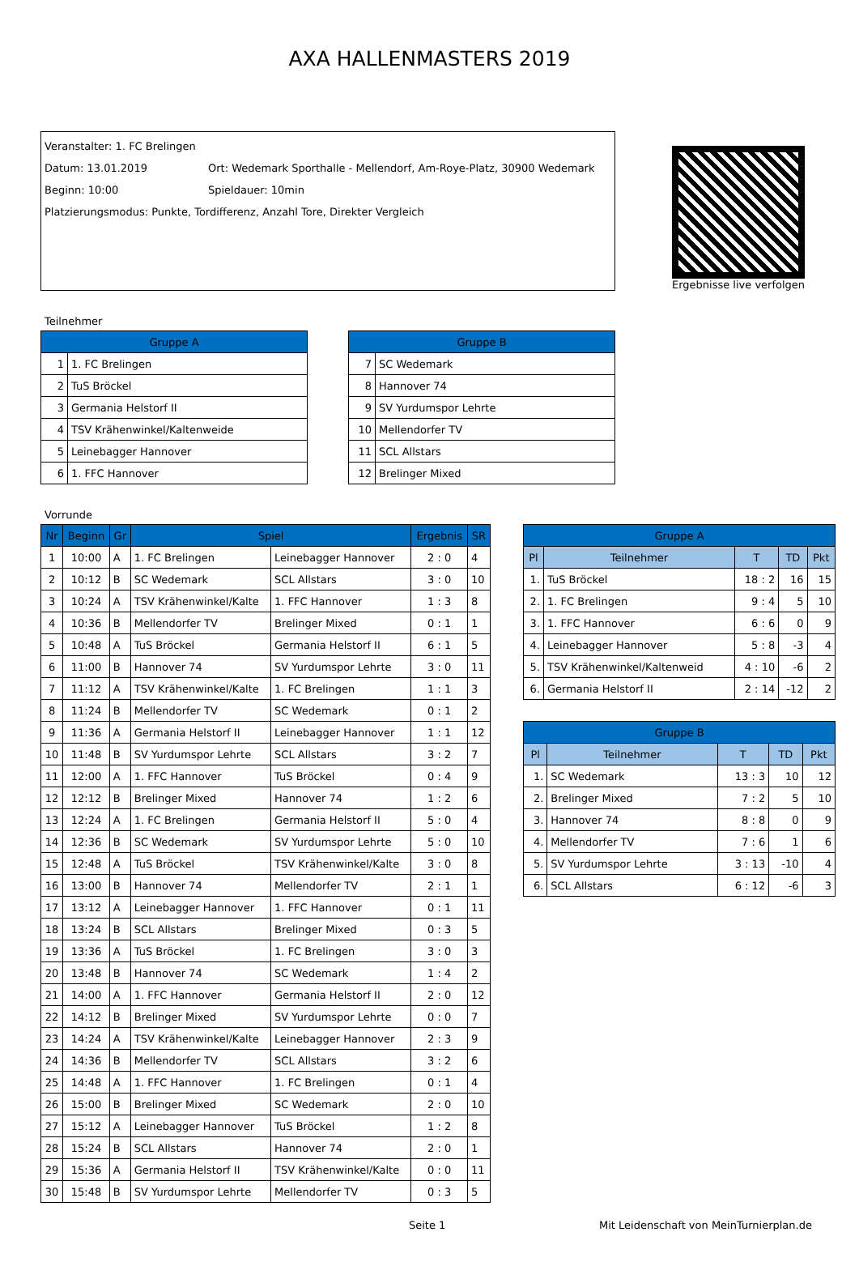AXA HALLENMASTERS 2019
Veranstalter: 1. FC Brelingen
Datum: 13.01.2019 Ort: Wedemark Sporthalle - Mellendorf, Am-Roye-Platz, 30900 Wedemark
Beginn: 10:00 Spieldauer: 10min
Platzierungsmodus: Punkte, Tordifferenz, Anzahl Tore, Direkter Vergleich
Ergebnisse live verfolgen
Teilnehmer
| Gruppe A | |
| --- | --- |
| 1 | 1. FC Brelingen |
| 2 | TuS Bröckel |
| 3 | Germania Helstorf II |
| 4 | TSV Krähenwinkel/Kaltenweide |
| 5 | Leinebagger Hannover |
| 6 | 1. FFC Hannover |
| Gruppe B | |
| --- | --- |
| 7 | SC Wedemark |
| 8 | Hannover 74 |
| 9 | SV Yurdumspor Lehrte |
| 10 | Mellendorfer TV |
| 11 | SCL Allstars |
| 12 | Brelinger Mixed |
Vorrunde
| Nr | Beginn | Gr | Spiel | | Ergebnis | SR |
| --- | --- | --- | --- | --- | --- | --- |
| 1 | 10:00 | A | 1. FC Brelingen | Leinebagger Hannover | 2 : 0 | 4 |
| 2 | 10:12 | B | SC Wedemark | SCL Allstars | 3 : 0 | 10 |
| 3 | 10:24 | A | TSV Krähenwinkel/Kalte | 1. FFC Hannover | 1 : 3 | 8 |
| 4 | 10:36 | B | Mellendorfer TV | Brelinger Mixed | 0 : 1 | 1 |
| 5 | 10:48 | A | TuS Bröckel | Germania Helstorf II | 6 : 1 | 5 |
| 6 | 11:00 | B | Hannover 74 | SV Yurdumspor Lehrte | 3 : 0 | 11 |
| 7 | 11:12 | A | TSV Krähenwinkel/Kalte | 1. FC Brelingen | 1 : 1 | 3 |
| 8 | 11:24 | B | Mellendorfer TV | SC Wedemark | 0 : 1 | 2 |
| 9 | 11:36 | A | Germania Helstorf II | Leinebagger Hannover | 1 : 1 | 12 |
| 10 | 11:48 | B | SV Yurdumspor Lehrte | SCL Allstars | 3 : 2 | 7 |
| 11 | 12:00 | A | 1. FFC Hannover | TuS Bröckel | 0 : 4 | 9 |
| 12 | 12:12 | B | Brelinger Mixed | Hannover 74 | 1 : 2 | 6 |
| 13 | 12:24 | A | 1. FC Brelingen | Germania Helstorf II | 5 : 0 | 4 |
| 14 | 12:36 | B | SC Wedemark | SV Yurdumspor Lehrte | 5 : 0 | 10 |
| 15 | 12:48 | A | TuS Bröckel | TSV Krähenwinkel/Kalte | 3 : 0 | 8 |
| 16 | 13:00 | B | Hannover 74 | Mellendorfer TV | 2 : 1 | 1 |
| 17 | 13:12 | A | Leinebagger Hannover | 1. FFC Hannover | 0 : 1 | 11 |
| 18 | 13:24 | B | SCL Allstars | Brelinger Mixed | 0 : 3 | 5 |
| 19 | 13:36 | A | TuS Bröckel | 1. FC Brelingen | 3 : 0 | 3 |
| 20 | 13:48 | B | Hannover 74 | SC Wedemark | 1 : 4 | 2 |
| 21 | 14:00 | A | 1. FFC Hannover | Germania Helstorf II | 2 : 0 | 12 |
| 22 | 14:12 | B | Brelinger Mixed | SV Yurdumspor Lehrte | 0 : 0 | 7 |
| 23 | 14:24 | A | TSV Krähenwinkel/Kalte | Leinebagger Hannover | 2 : 3 | 9 |
| 24 | 14:36 | B | Mellendorfer TV | SCL Allstars | 3 : 2 | 6 |
| 25 | 14:48 | A | 1. FFC Hannover | 1. FC Brelingen | 0 : 1 | 4 |
| 26 | 15:00 | B | Brelinger Mixed | SC Wedemark | 2 : 0 | 10 |
| 27 | 15:12 | A | Leinebagger Hannover | TuS Bröckel | 1 : 2 | 8 |
| 28 | 15:24 | B | SCL Allstars | Hannover 74 | 2 : 0 | 1 |
| 29 | 15:36 | A | Germania Helstorf II | TSV Krähenwinkel/Kalte | 0 : 0 | 11 |
| 30 | 15:48 | B | SV Yurdumspor Lehrte | Mellendorfer TV | 0 : 3 | 5 |
| Gruppe A | | | | |
| --- | --- | --- | --- | --- |
| Pl | Teilnehmer | T | TD | Pkt |
| 1. | TuS Bröckel | 18 : 2 | 16 | 15 |
| 2. | 1. FC Brelingen | 9 : 4 | 5 | 10 |
| 3. | 1. FFC Hannover | 6 : 6 | 0 | 9 |
| 4. | Leinebagger Hannover | 5 : 8 | -3 | 4 |
| 5. | TSV Krähenwinkel/Kaltenweid | 4 : 10 | -6 | 2 |
| 6. | Germania Helstorf II | 2 : 14 | -12 | 2 |
| Gruppe B | | | | |
| --- | --- | --- | --- | --- |
| Pl | Teilnehmer | T | TD | Pkt |
| 1. | SC Wedemark | 13 : 3 | 10 | 12 |
| 2. | Brelinger Mixed | 7 : 2 | 5 | 10 |
| 3. | Hannover 74 | 8 : 8 | 0 | 9 |
| 4. | Mellendorfer TV | 7 : 6 | 1 | 6 |
| 5. | SV Yurdumspor Lehrte | 3 : 13 | -10 | 4 |
| 6. | SCL Allstars | 6 : 12 | -6 | 3 |
Seite 1 Mit Leidenschaft von MeinTurnierplan.de